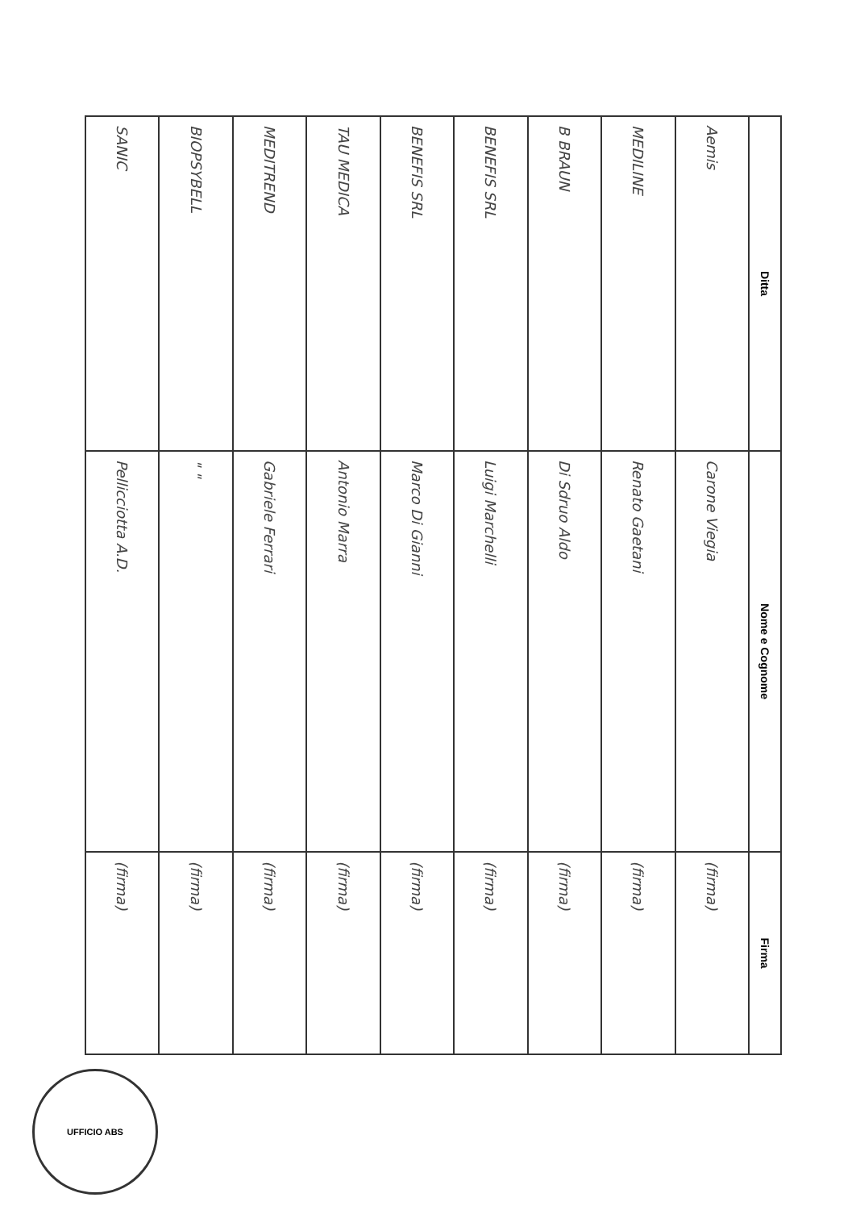| Ditta | Nome e Cognome | Firma |
| --- | --- | --- |
| Aemis | Carone Viegia | (firma) |
| MEDILINE | Renato Gaetani | (firma) |
| B BRAUN | Di Sdruo Aldo | (firma) |
| BENEFIS SRL | Luigi Marchelli | (firma) |
| BENEFIS SRL | Marco Di Gianni | (firma) |
| TAU MEDICA | Antonio Marra | (firma) |
| MEDITREND | Gabriele Ferrari | (firma) |
| BIOPSYBELL | " " | (firma) |
| SANIC | Pellicciotta A.D. | (firma) |
UFFICIO ABS